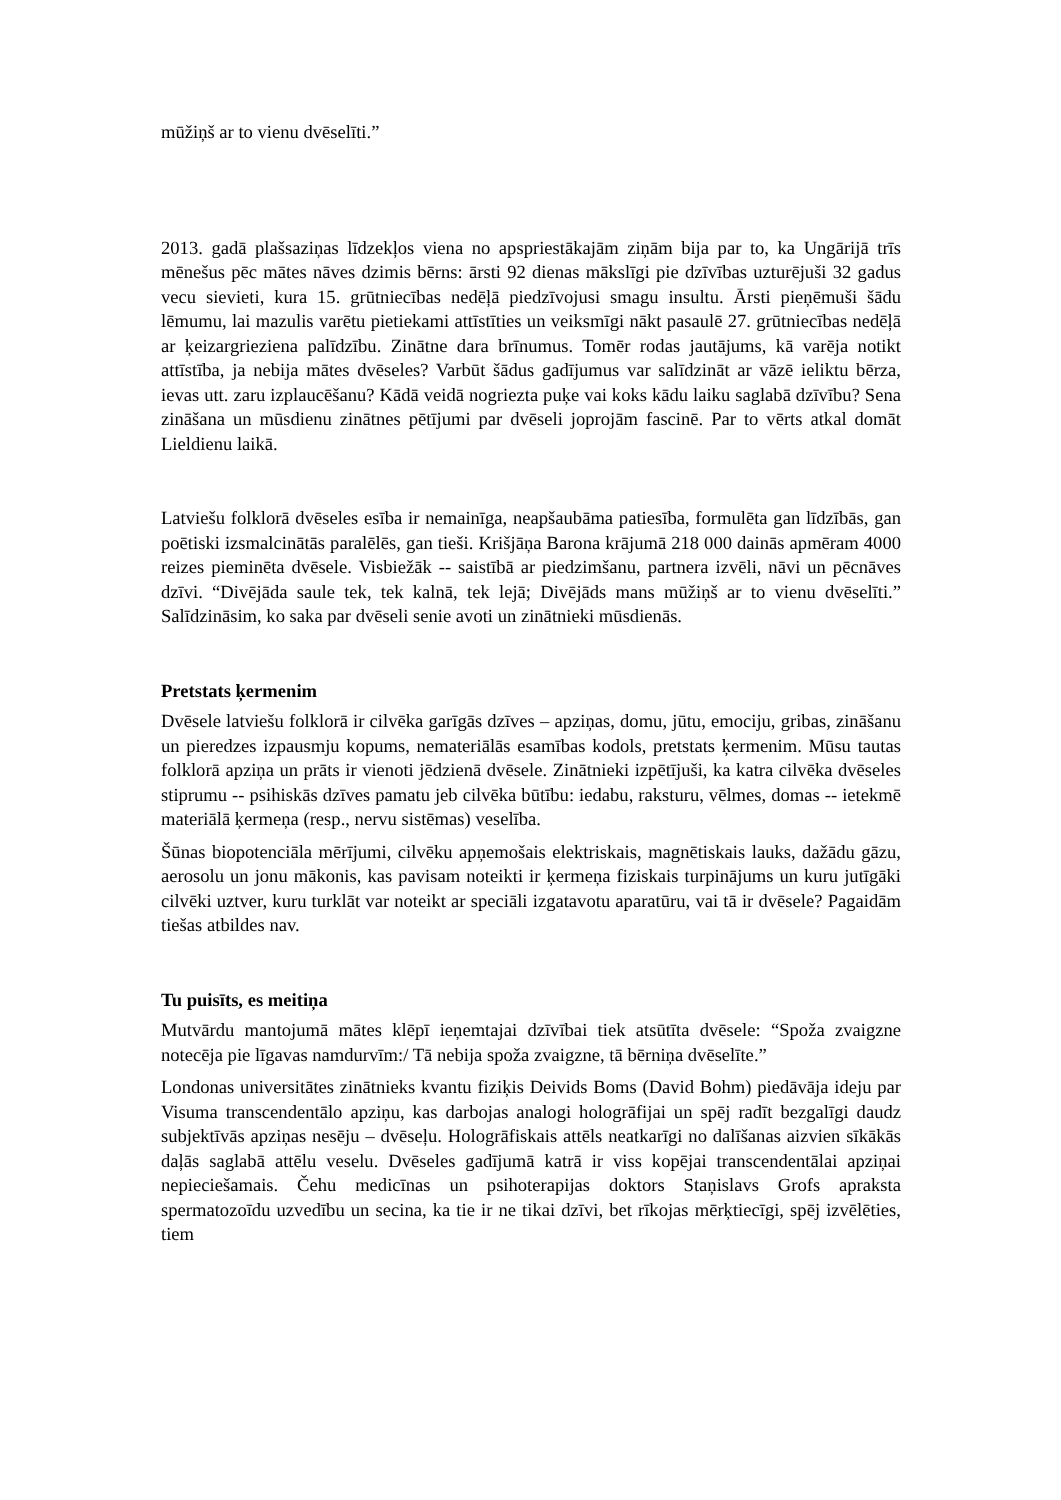mūžiņš ar to vienu dvēselīti.”
2013. gadā plašsaziņas līdzekļos viena no apspriestākajām ziņām bija par to, ka Ungārijā trīs mēnešus pēc mātes nāves dzimis bērns: ārsti 92 dienas mākslīgi pie dzīvības uzturējuši 32 gadus vecu sievieti, kura 15. grūtniecības nedēļā piedzīvojusi smagu insultu. Ārsti pieņēmuši šādu lēmumu, lai mazulis varētu pietiekami attīstīties un veiksmīgi nākt pasaulē 27. grūtniecības nedēļā ar ķeizargrieziena palīdzību. Zinātne dara brīnumus. Tomēr rodas jautājums, kā varēja notikt attīstība, ja nebija mātes dvēseles? Varbūt šādus gadījumus var salīdzināt ar vāzē ieliktu bērza, ievas utt. zaru izplaucēšanu? Kādā veidā nogriezta puķe vai koks kādu laiku saglabā dzīvību? Sena zināšana un mūsdienu zinātnes pētījumi par dvēseli joprojām fascinē. Par to vērts atkal domāt Lieldienu laikā.
Latviešu folklorā dvēseles esība ir nemainīga, neapšaubāma patiesība, formulēta gan līdzībās, gan poētiski izsmalcinātās paralēlēs, gan tieši. Krišjāņa Barona krājumā 218 000 dainās apmēram 4000 reizes pieminēta dvēsele. Visbiežāk -- saistībā ar piedzimšanu, partnera izvēli, nāvi un pēcnāves dzīvi. “Divējāda saule tek, tek kalnā, tek lejā; Divējāds mans mūžiņš ar to vienu dvēselīti.” Salīdzināsim, ko saka par dvēseli senie avoti un zinātnieki mūsdienās.
Pretstats ķermenim
Dvēsele latviešu folklorā ir cilvēka garīgās dzīves – apziņas, domu, jūtu, emociju, gribas, zināšanu un pieredzes izpausmju kopums, nemateriālās esamības kodols, pretstats ķermenim. Mūsu tautas folklorā apziņa un prāts ir vienoti jēdzienā dvēsele. Zinātnieki izpētījuši, ka katra cilvēka dvēseles stiprumu -- psihiskās dzīves pamatu jeb cilvēka būtību: iedabu, raksturu, vēlmes, domas -- ietekmē materiālā ķermeņa (resp., nervu sistēmas) veselība.
Šūnas biopotenciāla mērījumi, cilvēku apņemošais elektriskais, magnētiskais lauks, dažādu gāzu, aerosolu un jonu mākonis, kas pavisam noteikti ir ķermeņa fiziskais turpinājums un kuru jutīgāki cilvēki uztver, kuru turklāt var noteikt ar speciāli izgatavotu aparatūru, vai tā ir dvēsele? Pagaidām tiešas atbildes nav.
Tu puisīts, es meitiņa
Mutvārdu mantojumā mātes klēpī ieņemtajai dzīvībai tiek atsūtīta dvēsele: “Spoža zvaigzne notecēja pie līgavas namdurvīm:/ Tā nebija spoža zvaigzne, tā bērniņa dvēselīte.”
Londonas universitātes zinātnieks kvantu fiziķis Deivids Boms (David Bohm) piedāvāja ideju par Visuma transcendentālo apziņu, kas darbojas analogi hologrāfijai un spēj radīt bezgalīgi daudz subjektīvās apziņas nesēju – dvēseļu. Hologrāfiskais attēls neatkarīgi no dalīšanas aizvien sīkākās daļās saglabā attēlu veselu. Dvēseles gadījumā katrā ir viss kopējai transcendentālai apziņai nepieciešamais. Čehu medicīnas un psihoterapijas doktors Staņislavs Grofs apraksta spermatozoīdu uzvedību un secina, ka tie ir ne tikai dzīvi, bet rīkojas mērķtiecīgi, spēj izvēlēties, tiem